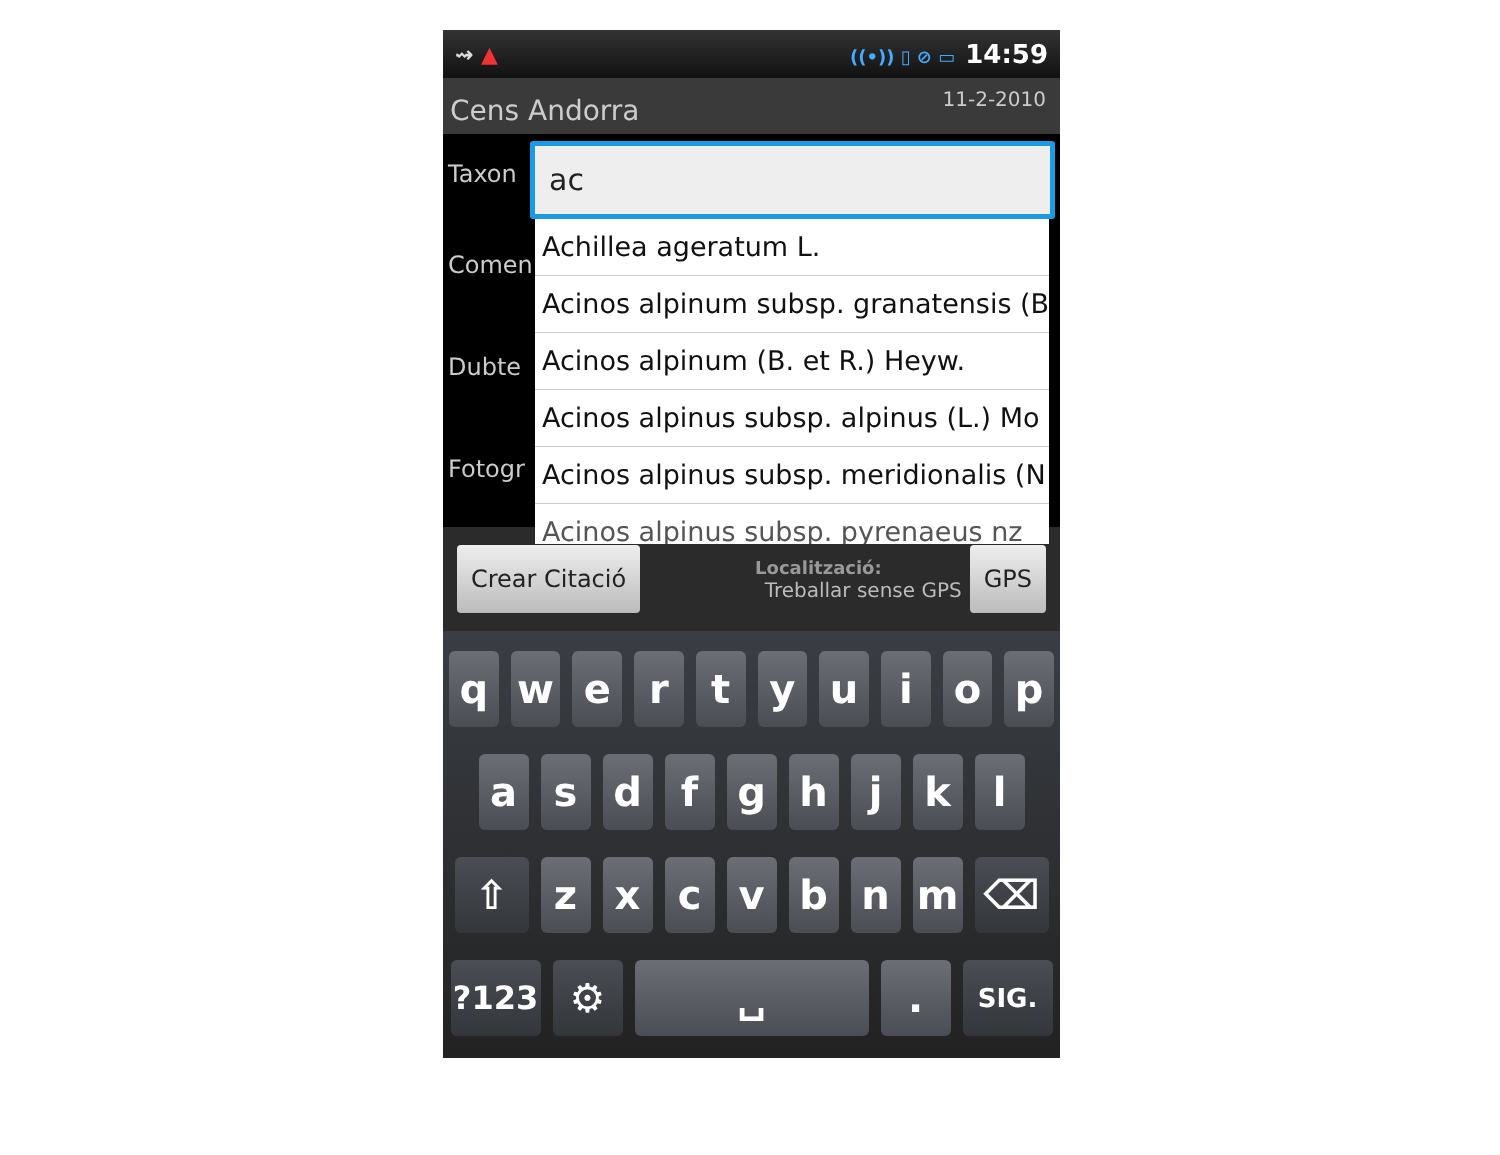⇝ ▲
((•)) ▯ ⊘ ▭ 14:59
Cens Andorra
11-2-2010
Taxon
Comen
Dubte
Fotogr
ac
Achillea ageratum L.
Acinos alpinum subsp. granatensis (B
Acinos alpinum (B. et R.) Heyw.
Acinos alpinus subsp. alpinus (L.) Mo
Acinos alpinus subsp. meridionalis (N
Acinos alpinus subsp. pyrenaeus nz
Crear Citació
Localització:
Treballar sense GPS
GPS
q w e r t y u i o p
a s d f g h j k l
⇧ z x c v b n m ⌫
?123
⚙ ␣ .
SIG.